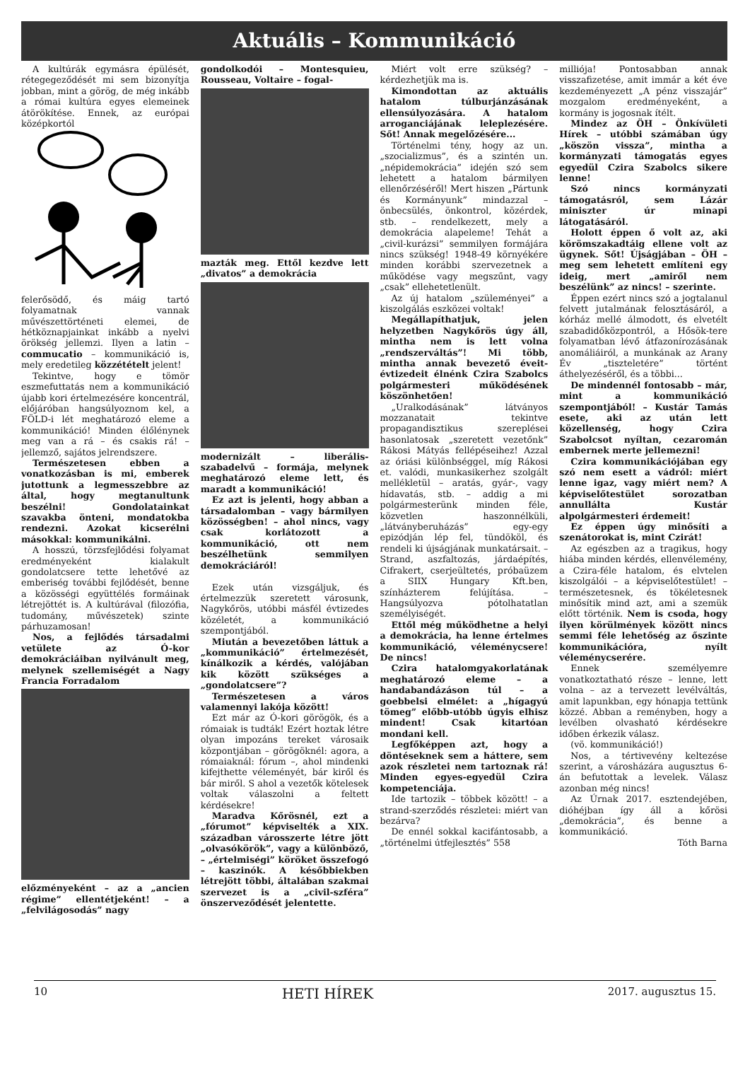Aktuális – Kommunikáció
A kultúrák egymásra épülését, rétegegeződését mi sem bizonyítja jobban, mint a görög, de még inkább a római kultúra egyes elemeinek átörökítése. Ennek, az európai középkortól
felerősödő, és máig tartó folyamatnak vannak művészettörténeti elemei, de hétköznapjainkat inkább a nyelvi örökség jellemzi. Ilyen a latin – commucatio – kommunikáció is, mely eredetileg közzétételt jelent!
Tekintve, hogy e tömör eszmefuttatás nem a kommunikáció újabb kori értelmezésére koncentrál, előjáróban hangsúlyoznom kel, a FÖLD-i lét meghatározó eleme a kommunikáció! Minden élőlénynek meg van a rá – és csakis rá! – jellemző, sajátos jelrendszere.
Természetesen ebben a vonatkozásban is mi, emberek jutottunk a legmesszebbre az által, hogy megtanultunk beszélni! Gondolatainkat szavakba önteni, mondatokba rendezni. Azokat kicserélni másokkal: kommunikálni.
A hosszú, törzsfejlődési folyamat eredményeként kialakult gondolatcsere tette lehetővé az emberiség további fejlődését, benne a közösségi együttélés formáinak létrejöttét is. A kultúrával (filozófia, tudomány, művészetek) szinte párhuzamosan!
Nos, a fejlődés társadalmi vetülete az Ó-kor demokráciáiban nyilvánult meg, melynek szellemiségét a Nagy Francia Forradalom
előzményeként – az a „ancien régime” ellentétjeként! – a „felvilágosodás” nagy
gondolkodói – Montesquieu, Rousseau, Voltaire – fogal-
mazták meg. Ettől kezdve lett „divatos” a demokrácia
modernizált – liberális-szabadelvű – formája, melynek meghatározó eleme lett, és maradt a kommunikáció!
Ez azt is jelenti, hogy abban a társadalomban – vagy bármilyen közösségben! – ahol nincs, vagy csak korlátozott a kommunikáció, ott nem beszélhetünk semmilyen demokráciáról!
Ezek után vizsgáljuk, és értelmezzük szeretett városunk, Nagykőrös, utóbbi másfél évtizedes közéletét, a kommunikáció szempontjából.
Miután a bevezetőben láttuk a „kommunikáció” értelmezését, kínálkozik a kérdés, valójában kik között szükséges a „gondolatcsere”?
Természetesen a város valamennyi lakója között!
Ezt már az Ó-kori görögök, és a rómaiak is tudták! Ezért hoztak létre olyan impozáns tereket városaik központjában – görögöknél: agora, a rómaiaknál: fórum –, ahol mindenki kifejthette véleményét, bár kiről és bár miről. S ahol a vezetők kötelesek voltak válaszolni a feltett kérdésekre!
Maradva Kőrösnél, ezt a „fórumot” képviselték a XIX. században városszerte létre jött „olvasókörök”, vagy a különböző, – „értelmiségi” köröket összefogó – kaszinók. A későbbiekben létrejött többi, általában szakmai szervezet is a „civil-szféra” önszerveződését jelentette.
Miért volt erre szükség? – kérdezhetjük ma is.
Kimondottan az aktuális hatalom túlburjánzásának ellensúlyozására. A hatalom arroganciájának leleplezésére. Sőt! Annak megelőzésére...
Történelmi tény, hogy az un. „szocializmus”, és a szintén un. „népidemokrácia” idején szó sem lehetett a hatalom bármilyen ellenőrzéséről! Mert hiszen „Pártunk és Kormányunk” mindazzal – önbecsülés, önkontrol, közérdek, stb. – rendelkezett, mely a demokrácia alapeleme! Tehát a „civil-kurázsi” semmilyen formájára nincs szükség! 1948-49 környékére minden korábbi szervezetnek a működése vagy megszűnt, vagy „csak” ellehetetlenült.
Az új hatalom „szüleményei” a kiszolgálás eszközei voltak!
Megállapíthatjuk, jelen helyzetben Nagykőrös úgy áll, mintha nem is lett volna „rendszerváltás”! Mi több, mintha annak bevezető éveit-évtizedeit élnénk Czira Szabolcs polgármesteri működésének köszönhetően!
„Uralkodásának” látványos mozzanatait tekintve propagandisztikus szereplései hasonlatosak „szeretett vezetőnk” Rákosi Mátyás fellépéseihez! Azzal az óriási különbséggel, míg Rákosi et. valódi, munkasikerhez szolgált mellékletül – aratás, gyár-, vagy hídavatás, stb. – addig a mi polgármesterünk minden féle, közvetlen haszonnélküli, „látványberuházás” egy-egy epizódján lép fel, tündököl, és rendeli ki újságjának munkatársait. – Strand, aszfaltozás, járdaépítés, Cifrakert, cserjeültetés, próbaüzem a SIIX Hungary Kft.ben, színházterem felújítása. – Hangsúlyozva pótolhatatlan személyiségét.
Ettől még működhetne a helyi a demokrácia, ha lenne értelmes kommunikáció, véleménycsere! De nincs!
Czira hatalomgyakorlatának meghatározó eleme – a handabandázáson túl – a goebbelsi elmélet: a „hígagyú tömeg” előbb-utóbb úgyis elhisz mindent! Csak kitartóan mondani kell.
Legfőképpen azt, hogy a döntéseknek sem a háttere, sem azok részletei nem tartoznak rá! Minden egyes-egyedül Czira kompetenciája.
Ide tartozik – többek között! – a strand-szerződés részletei: miért van bezárva?
De ennél sokkal kacifántosabb, a „történelmi útfejlesztés” 558
milliója! Pontosabban annak visszafizetése, amit immár a két éve kezdeményezett „A pénz visszajár” mozgalom eredményeként, a kormány is jogosnak ítélt.
Mindez az ÖH – Önkívületi Hírek – utóbbi számában úgy „köszön vissza”, mintha a kormányzati támogatás egyes egyedül Czira Szabolcs sikere lenne!
Szó nincs kormányzati támogatásról, sem Lázár miniszter úr minapi látogatásáról.
Holott éppen ő volt az, aki körömszakadtáig ellene volt az ügynek. Sőt! Újságjában – ÖH – meg sem lehetett említeni egy ideig, mert „amiről nem beszélünk” az nincs! – szerinte.
Éppen ezért nincs szó a jogtalanul felvett jutalmának felosztásáról, a kórház mellé álmodott, és elvetélt szabadidőközpontról, a Hősök-tere folyamatban lévő átfazonírozásának anomáliáiról, a munkának az Arany Év „tiszteletére” történt áthelyezéséről, és a többi...
De mindennél fontosabb – már, mint a kommunikáció szempontjából! – Kustár Tamás esete, aki az után lett közellenség, hogy Czira Szabolcsot nyíltan, cezaromán embernek merte jellemezni!
Czira kommunikációjában egy szó nem esett a vádról: miért lenne igaz, vagy miért nem? A képviselőtestület sorozatban annullálta Kustár alpolgármesteri érdemeit!
Ez éppen úgy minősíti a szenátorokat is, mint Czirát!
Az egészben az a tragikus, hogy hiába minden kérdés, ellenvélemény, a Czira-féle hatalom, és elvtelen kiszolgálói – a képviselőtestület! – természetesnek, és tökéletesnek minősítik mind azt, ami a szemük előtt történik. Nem is csoda, hogy ilyen körülmények között nincs semmi féle lehetőség az őszinte kommunikációra, nyílt véleménycserére.
Ennek személyemre vonatkoztatható része – lenne, lett volna – az a tervezett levélváltás, amit lapunkban, egy hónapja tettünk közzé. Abban a reményben, hogy a levélben olvasható kérdésekre időben érkezik válasz.
(vö. kommunikáció!)
Nos, a tértivevény keltezése szerint, a városházára augusztus 6-án befutottak a levelek. Válasz azonban még nincs!
Az Úrnak 2017. esztendejében, dióhéjban így áll a kőrösi „demokrácia”, és benne a kommunikáció.
Tóth Barna
10 HETI HÍREK 2017. augusztus 15.